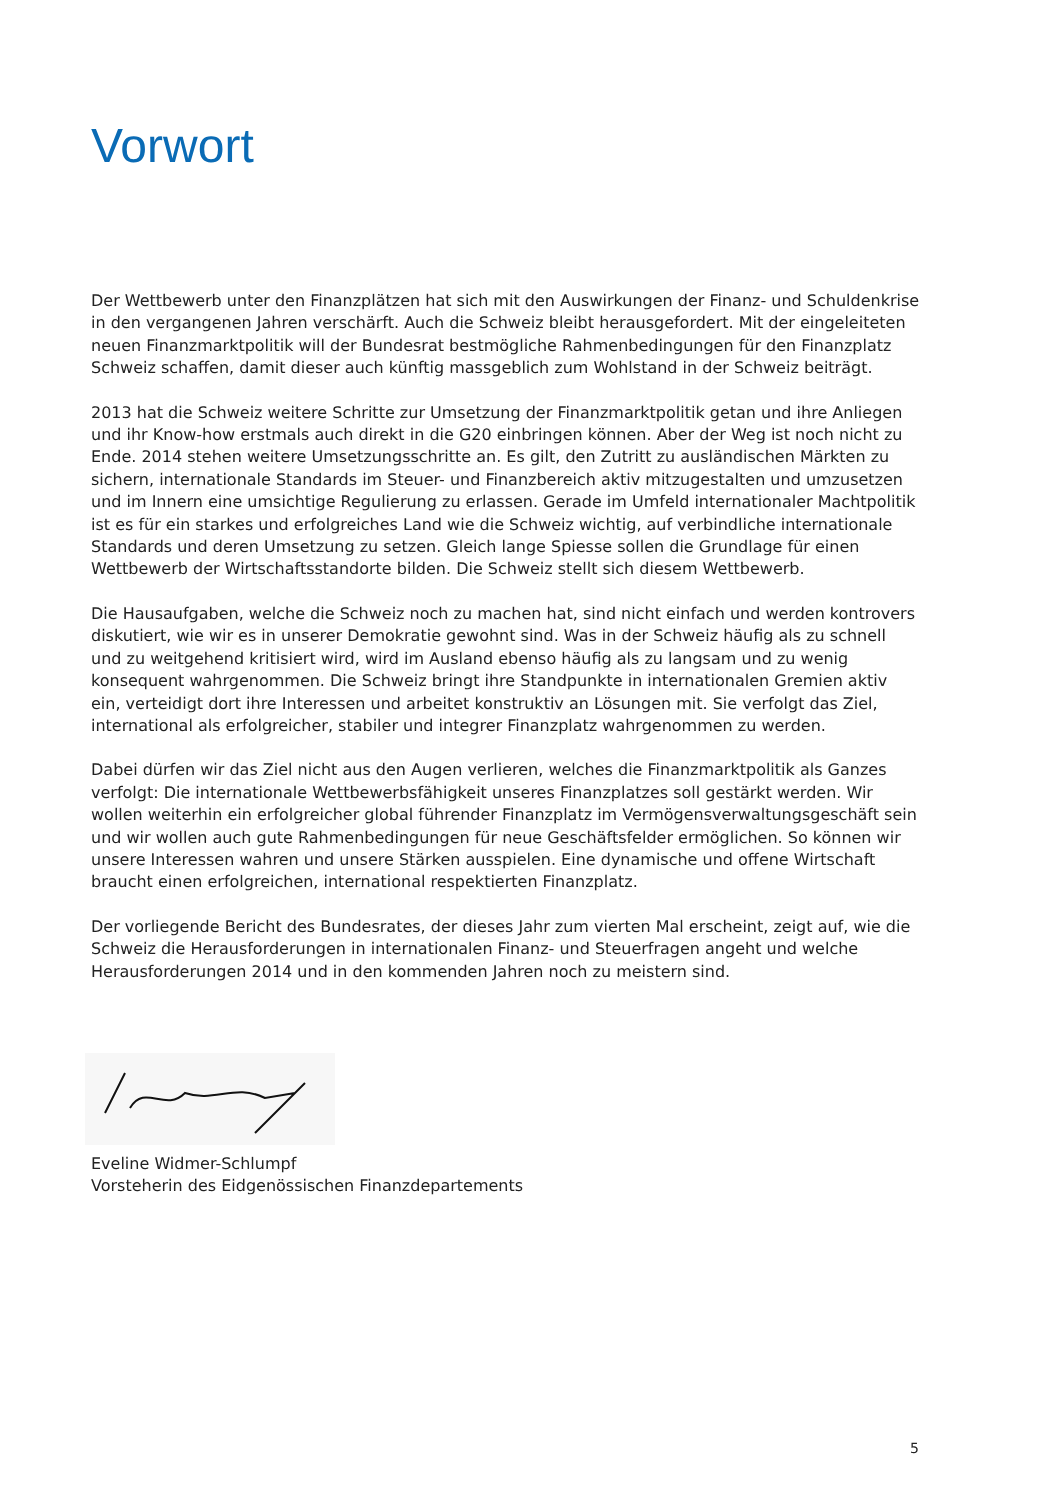Vorwort
Der Wettbewerb unter den Finanzplätzen hat sich mit den Auswirkungen der Finanz- und Schuldenkrise in den vergangenen Jahren verschärft. Auch die Schweiz bleibt herausgefordert. Mit der eingeleiteten neuen Finanzmarktpolitik will der Bundesrat bestmögliche Rahmenbedingungen für den Finanzplatz Schweiz schaffen, damit dieser auch künftig massgeblich zum Wohlstand in der Schweiz beiträgt.
2013 hat die Schweiz weitere Schritte zur Umsetzung der Finanzmarktpolitik getan und ihre Anliegen und ihr Know-how erstmals auch direkt in die G20 einbringen können. Aber der Weg ist noch nicht zu Ende. 2014 stehen weitere Umsetzungsschritte an. Es gilt, den Zutritt zu ausländischen Märkten zu sichern, internationale Standards im Steuer- und Finanzbereich aktiv mitzugestalten und umzusetzen und im Innern eine umsichtige Regulierung zu erlassen. Gerade im Umfeld internationaler Machtpolitik ist es für ein starkes und erfolgreiches Land wie die Schweiz wichtig, auf verbindliche internationale Standards und deren Umsetzung zu setzen. Gleich lange Spiesse sollen die Grundlage für einen Wettbewerb der Wirtschaftsstandorte bilden. Die Schweiz stellt sich diesem Wettbewerb.
Die Hausaufgaben, welche die Schweiz noch zu machen hat, sind nicht einfach und werden kontrovers diskutiert, wie wir es in unserer Demokratie gewohnt sind. Was in der Schweiz häufig als zu schnell und zu weitgehend kritisiert wird, wird im Ausland ebenso häufig als zu langsam und zu wenig konsequent wahrgenommen. Die Schweiz bringt ihre Standpunkte in internationalen Gremien aktiv ein, verteidigt dort ihre Interessen und arbeitet konstruktiv an Lösungen mit. Sie verfolgt das Ziel, international als erfolgreicher, stabiler und integrer Finanzplatz wahrgenommen zu werden.
Dabei dürfen wir das Ziel nicht aus den Augen verlieren, welches die Finanzmarktpolitik als Ganzes verfolgt: Die internationale Wettbewerbsfähigkeit unseres Finanzplatzes soll gestärkt werden. Wir wollen weiterhin ein erfolgreicher global führender Finanzplatz im Vermögensverwaltungsgeschäft sein und wir wollen auch gute Rahmenbedingungen für neue Geschäftsfelder ermöglichen. So können wir unsere Interessen wahren und unsere Stärken ausspielen. Eine dynamische und offene Wirtschaft braucht einen erfolgreichen, international respektierten Finanzplatz.
Der vorliegende Bericht des Bundesrates, der dieses Jahr zum vierten Mal erscheint, zeigt auf, wie die Schweiz die Herausforderungen in internationalen Finanz- und Steuerfragen angeht und welche Herausforderungen 2014 und in den kommenden Jahren noch zu meistern sind.
Eveline Widmer-Schlumpf
Vorsteherin des Eidgenössischen Finanzdepartements
5